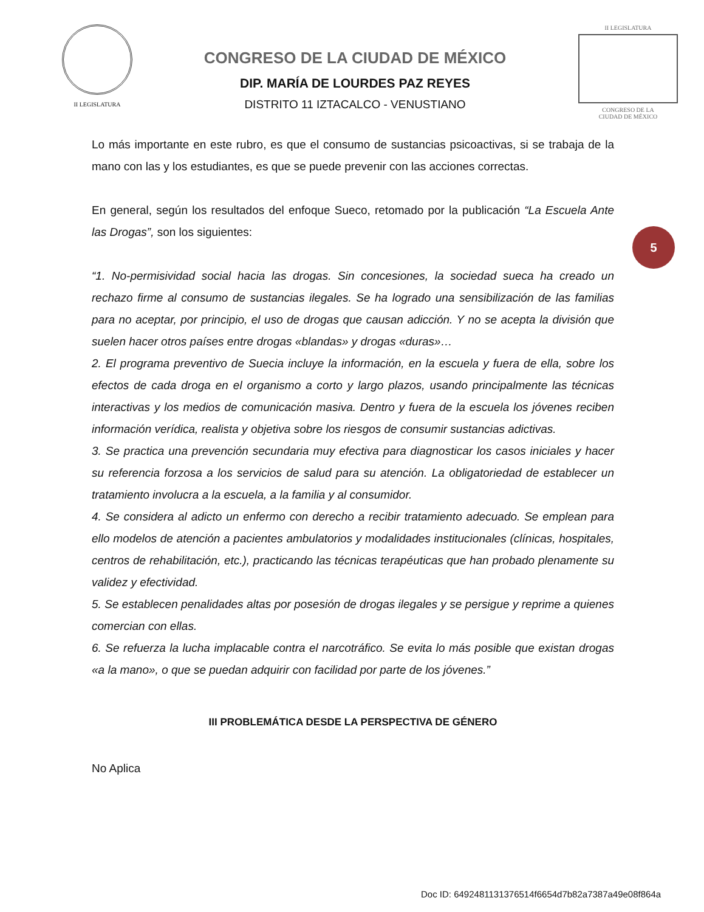II LEGISLATURA
CONGRESO DE LA CIUDAD DE MÉXICO
DIP. MARÍA DE LOURDES PAZ REYES
DISTRITO 11 IZTACALCO - VENUSTIANO
II LEGISLATURA
CONGRESO DE LA
CIUDAD DE MÉXICO
5
Lo más importante en este rubro, es que el consumo de sustancias psicoactivas, si se trabaja de la mano con las y los estudiantes, es que se puede prevenir con las acciones correctas.
En general, según los resultados del enfoque Sueco, retomado por la publicación “La Escuela Ante las Drogas”, son los siguientes:
“1. No-permisividad social hacia las drogas. Sin concesiones, la sociedad sueca ha creado un rechazo firme al consumo de sustancias ilegales. Se ha logrado una sensibilización de las familias para no aceptar, por principio, el uso de drogas que causan adicción. Y no se acepta la división que suelen hacer otros países entre drogas «blandas» y drogas «duras»…
2. El programa preventivo de Suecia incluye la información, en la escuela y fuera de ella, sobre los efectos de cada droga en el organismo a corto y largo plazos, usando principalmente las técnicas interactivas y los medios de comunicación masiva. Dentro y fuera de la escuela los jóvenes reciben información verídica, realista y objetiva sobre los riesgos de consumir sustancias adictivas.
3. Se practica una prevención secundaria muy efectiva para diagnosticar los casos iniciales y hacer su referencia forzosa a los servicios de salud para su atención. La obligatoriedad de establecer un tratamiento involucra a la escuela, a la familia y al consumidor.
4. Se considera al adicto un enfermo con derecho a recibir tratamiento adecuado. Se emplean para ello modelos de atención a pacientes ambulatorios y modalidades institucionales (clínicas, hospitales, centros de rehabilitación, etc.), practicando las técnicas terapéuticas que han probado plenamente su validez y efectividad.
5. Se establecen penalidades altas por posesión de drogas ilegales y se persigue y reprime a quienes comercian con ellas.
6. Se refuerza la lucha implacable contra el narcotráfico. Se evita lo más posible que existan drogas «a la mano», o que se puedan adquirir con facilidad por parte de los jóvenes.”
III PROBLEMÁTICA DESDE LA PERSPECTIVA DE GÉNERO
No Aplica
Doc ID: 6492481131376514f6654d7b82a7387a49e08f864a